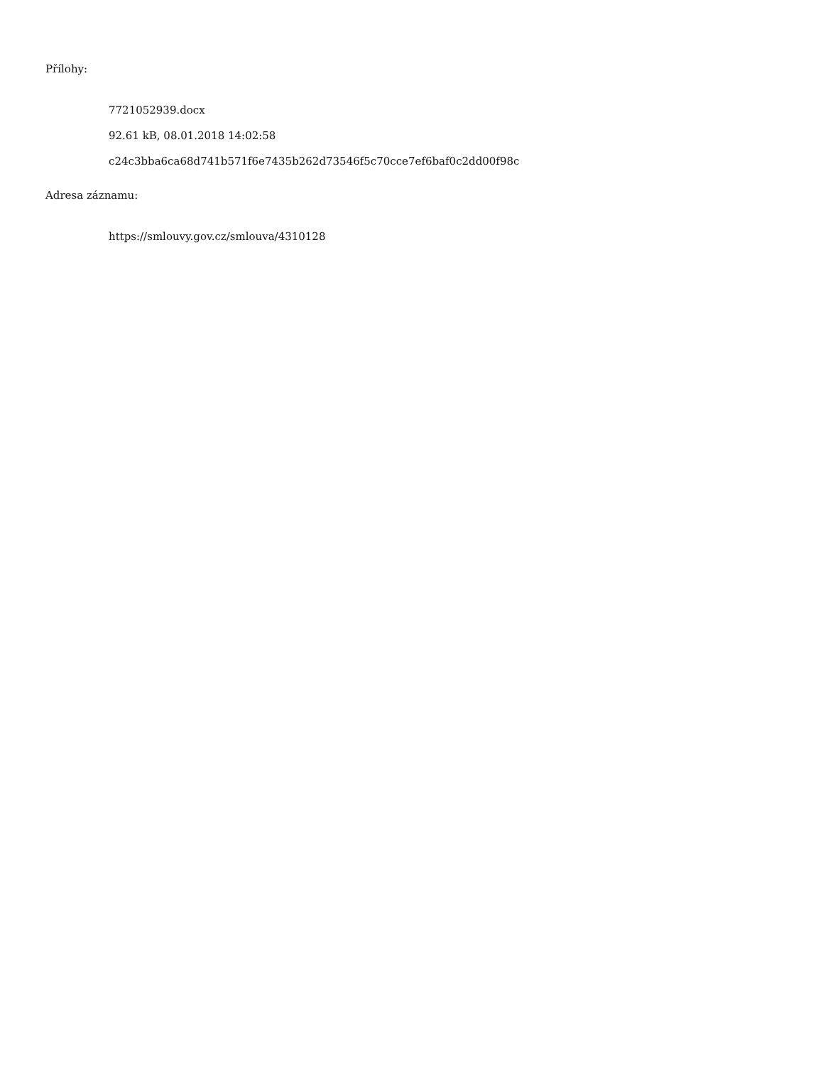Přílohy:
7721052939.docx
92.61 kB, 08.01.2018 14:02:58
c24c3bba6ca68d741b571f6e7435b262d73546f5c70cce7ef6baf0c2dd00f98c
Adresa záznamu:
https://smlouvy.gov.cz/smlouva/4310128